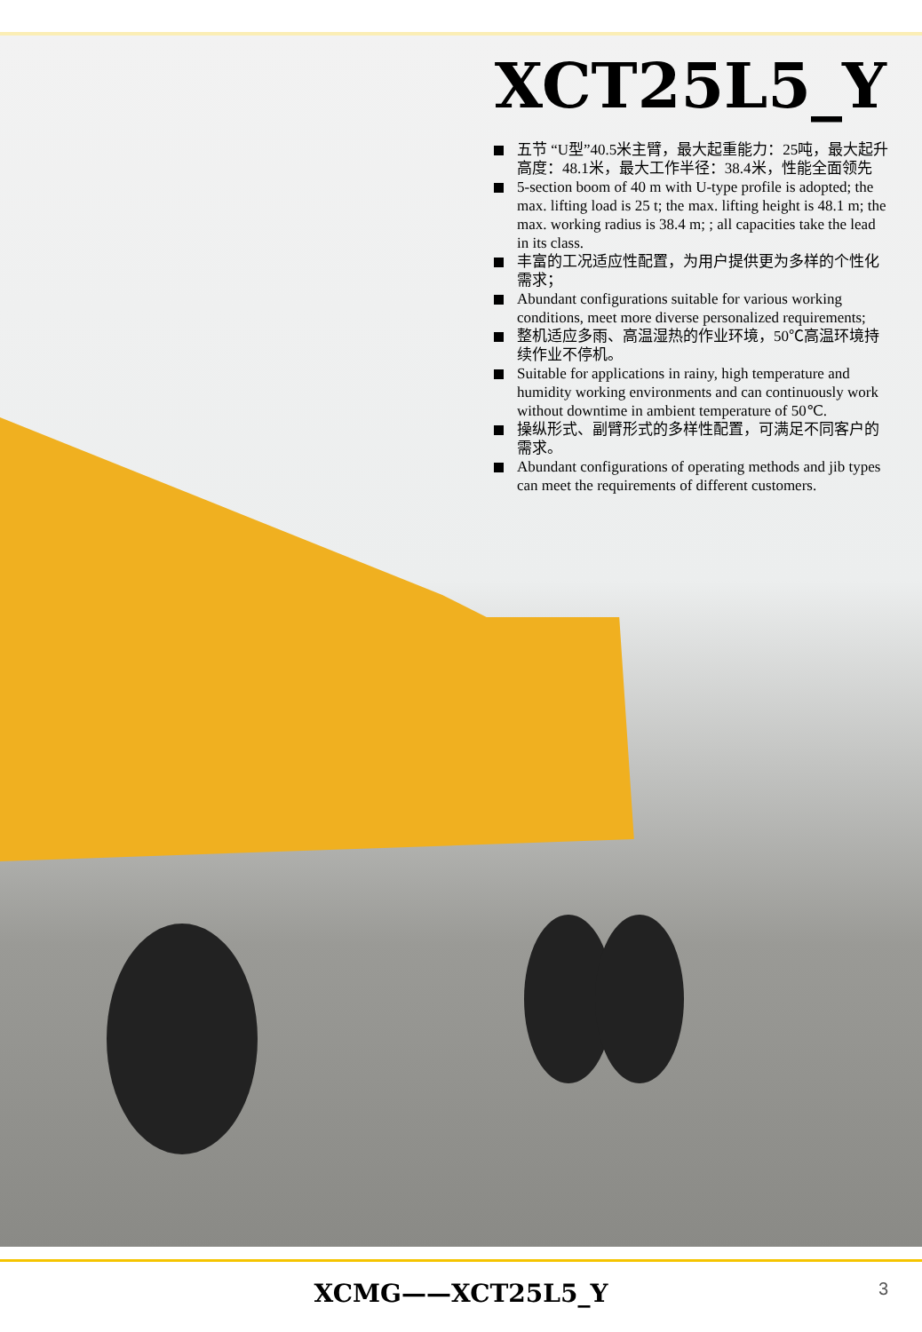XCT25L5_Y
五节 “U型”40.5米主臂，最大起重能力：25吨，最大起升高度：48.1米，最大工作半径：38.4米，性能全面领先
5-section boom of 40 m with U-type profile is adopted; the max. lifting load is 25 t; the max. lifting height is 48.1 m; the max. working radius is 38.4 m; ; all capacities take the lead in its class.
丰富的工况适应性配置，为用户提供更为多样的个性化需求；
Abundant configurations suitable for various working conditions, meet more diverse personalized requirements;
整机适应多雨、高温湿热的作业环境，50℃高温环境持续作业不停机。
Suitable for applications in rainy, high temperature and humidity working environments and can continuously work without downtime in ambient temperature of 50℃.
操纵形式、副臂形式的多样性配置，可满足不同客户的需求。
Abundant configurations of operating methods and jib types can meet the requirements of different customers.
XCMG——XCT25L5_Y 3